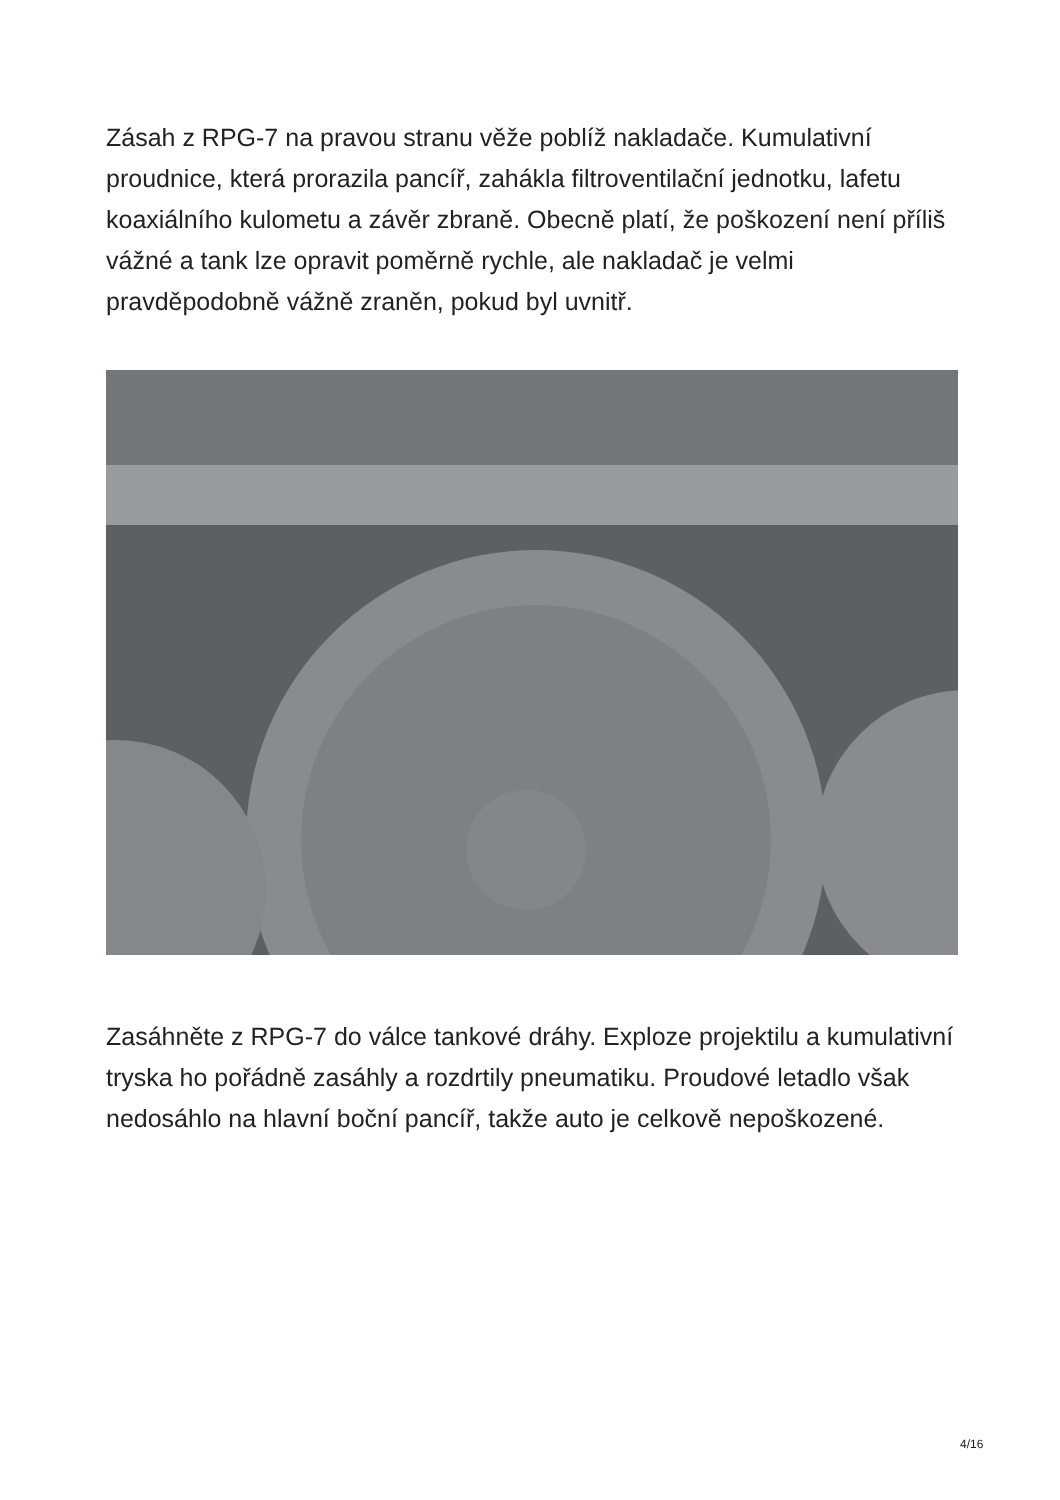Zásah z RPG-7 na pravou stranu věže poblíž nakladače. Kumulativní proudnice, která prorazila pancíř, zahákla filtroventilační jednotku, lafetu koaxiálního kulometu a závěr zbraně. Obecně platí, že poškození není příliš vážné a tank lze opravit poměrně rychle, ale nakladač je velmi pravděpodobně vážně zraněn, pokud byl uvnitř.
Zasáhněte z RPG-7 do válce tankové dráhy. Exploze projektilu a kumulativní tryska ho pořádně zasáhly a rozdrtily pneumatiku. Proudové letadlo však nedosáhlo na hlavní boční pancíř, takže auto je celkově nepoškozené.
4/16